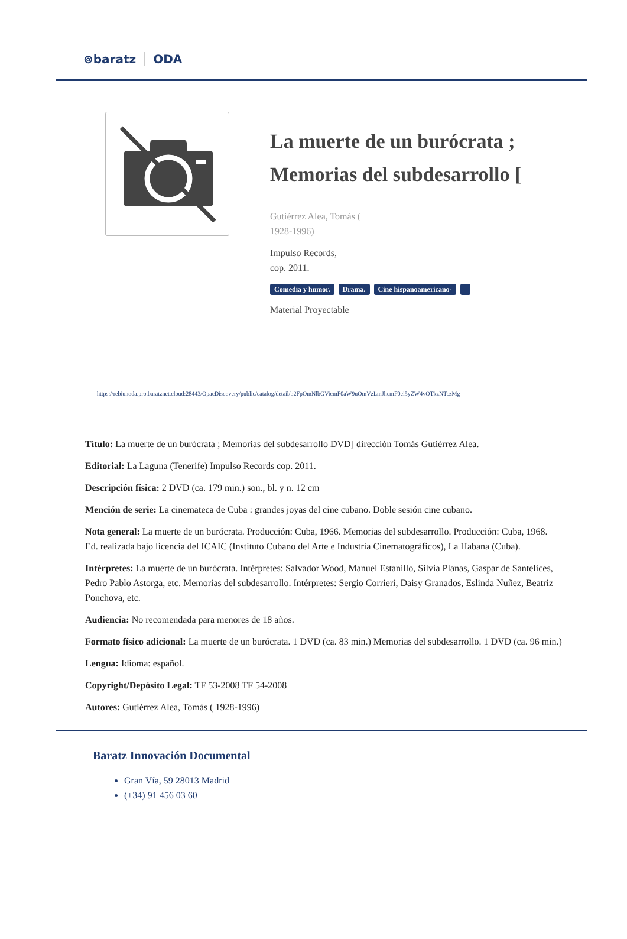⊚baratz ODA
La muerte de un burócrata ; Memorias del subdesarrollo [
Gutiérrez Alea, Tomás (
1928-1996)
Impulso Records,
cop. 2011.
Comedia y humor. Drama. Cine hispanoamericano-
Material Proyectable
https://rebiunoda.pro.baratznet.cloud:28443/OpacDiscovery/public/catalog/detail/b2FpOmNlbGVicmF0aW9uOmVzLmJhcmF0ei5yZW4vOTkzNTczMg
Título: La muerte de un burócrata ; Memorias del subdesarrollo DVD] dirección Tomás Gutiérrez Alea.
Editorial: La Laguna (Tenerife) Impulso Records cop. 2011.
Descripción física: 2 DVD (ca. 179 min.) son., bl. y n. 12 cm
Mención de serie: La cinemateca de Cuba : grandes joyas del cine cubano. Doble sesión cine cubano.
Nota general: La muerte de un burócrata. Producción: Cuba, 1966. Memorias del subdesarrollo. Producción: Cuba, 1968. Ed. realizada bajo licencia del ICAIC (Instituto Cubano del Arte e Industria Cinematográficos), La Habana (Cuba).
Intérpretes: La muerte de un burócrata. Intérpretes: Salvador Wood, Manuel Estanillo, Silvia Planas, Gaspar de Santelices, Pedro Pablo Astorga, etc. Memorias del subdesarrollo. Intérpretes: Sergio Corrieri, Daisy Granados, Eslinda Nuñez, Beatriz Ponchova, etc.
Audiencia: No recomendada para menores de 18 años.
Formato físico adicional: La muerte de un burócrata. 1 DVD (ca. 83 min.) Memorias del subdesarrollo. 1 DVD (ca. 96 min.)
Lengua: Idioma: español.
Copyright/Depósito Legal: TF 53-2008 TF 54-2008
Autores: Gutiérrez Alea, Tomás ( 1928-1996)
Baratz Innovación Documental
Gran Vía, 59 28013 Madrid
(+34) 91 456 03 60